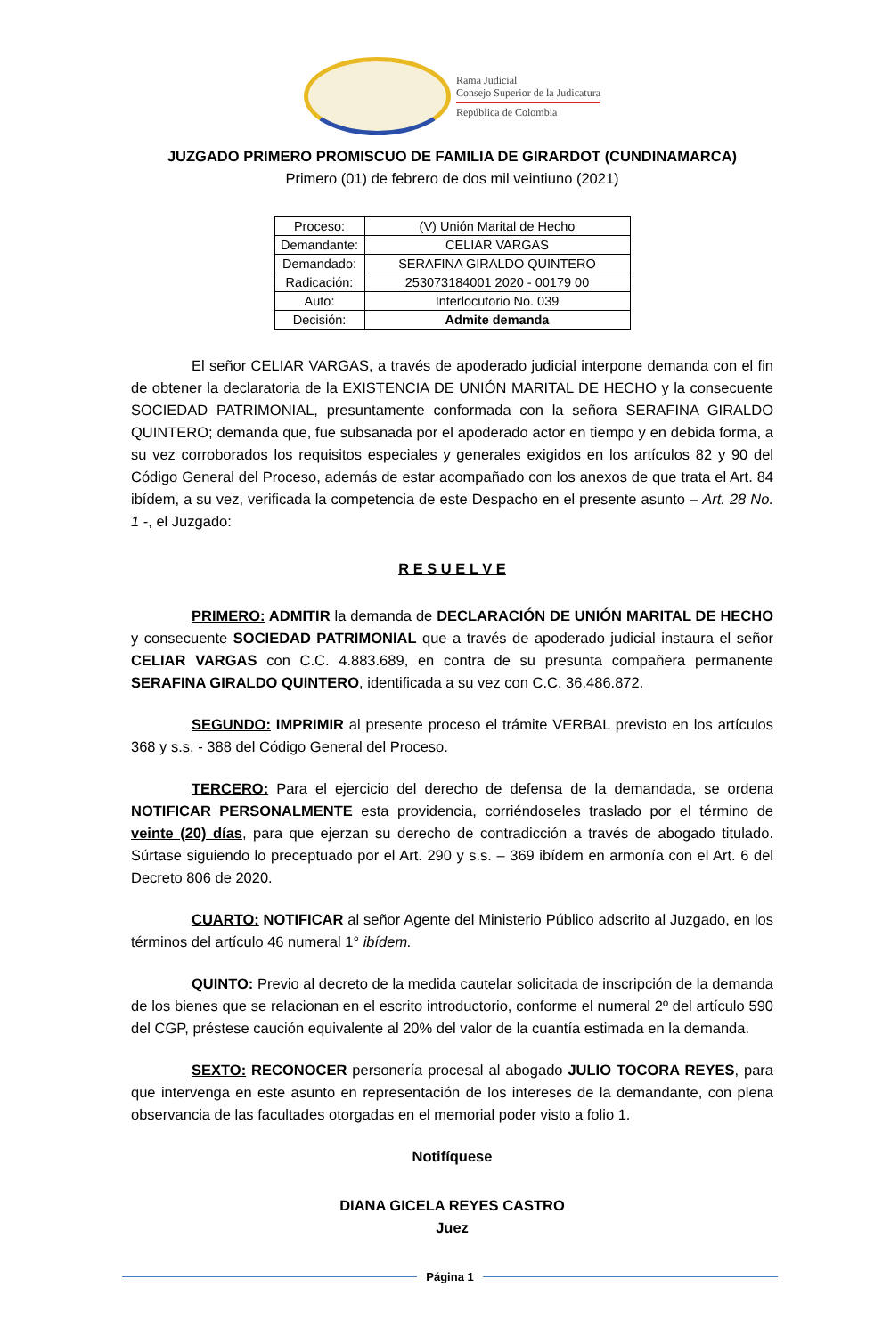Rama Judicial
Consejo Superior de la Judicatura
República de Colombia
JUZGADO PRIMERO PROMISCUO DE FAMILIA DE GIRARDOT (CUNDINAMARCA)
Primero (01) de febrero de dos mil veintiuno (2021)
| Proceso: | (V) Unión Marital de Hecho |
| Demandante: | CELIAR VARGAS |
| Demandado: | SERAFINA GIRALDO QUINTERO |
| Radicación: | 253073184001 2020 - 00179 00 |
| Auto: | Interlocutorio No. 039 |
| Decisión: | Admite demanda |
El señor CELIAR VARGAS, a través de apoderado judicial interpone demanda con el fin de obtener la declaratoria de la EXISTENCIA DE UNIÓN MARITAL DE HECHO y la consecuente SOCIEDAD PATRIMONIAL, presuntamente conformada con la señora SERAFINA GIRALDO QUINTERO; demanda que, fue subsanada por el apoderado actor en tiempo y en debida forma, a su vez corroborados los requisitos especiales y generales exigidos en los artículos 82 y 90 del Código General del Proceso, además de estar acompañado con los anexos de que trata el Art. 84 ibídem, a su vez, verificada la competencia de este Despacho en el presente asunto – Art. 28 No. 1 -, el Juzgado:
R E S U E L V E
PRIMERO: ADMITIR la demanda de DECLARACIÓN DE UNIÓN MARITAL DE HECHO y consecuente SOCIEDAD PATRIMONIAL que a través de apoderado judicial instaura el señor CELIAR VARGAS con C.C. 4.883.689, en contra de su presunta compañera permanente SERAFINA GIRALDO QUINTERO, identificada a su vez con C.C. 36.486.872.
SEGUNDO: IMPRIMIR al presente proceso el trámite VERBAL previsto en los artículos 368 y s.s. - 388 del Código General del Proceso.
TERCERO: Para el ejercicio del derecho de defensa de la demandada, se ordena NOTIFICAR PERSONALMENTE esta providencia, corriéndoseles traslado por el término de veinte (20) días, para que ejerzan su derecho de contradicción a través de abogado titulado. Súrtase siguiendo lo preceptuado por el Art. 290 y s.s. – 369 ibídem en armonía con el Art. 6 del Decreto 806 de 2020.
CUARTO: NOTIFICAR al señor Agente del Ministerio Público adscrito al Juzgado, en los términos del artículo 46 numeral 1° ibídem.
QUINTO: Previo al decreto de la medida cautelar solicitada de inscripción de la demanda de los bienes que se relacionan en el escrito introductorio, conforme el numeral 2º del artículo 590 del CGP, préstese caución equivalente al 20% del valor de la cuantía estimada en la demanda.
SEXTO: RECONOCER personería procesal al abogado JULIO TOCORA REYES, para que intervenga en este asunto en representación de los intereses de la demandante, con plena observancia de las facultades otorgadas en el memorial poder visto a folio 1.
Notifíquese
DIANA GICELA REYES CASTRO
Juez
Página 1